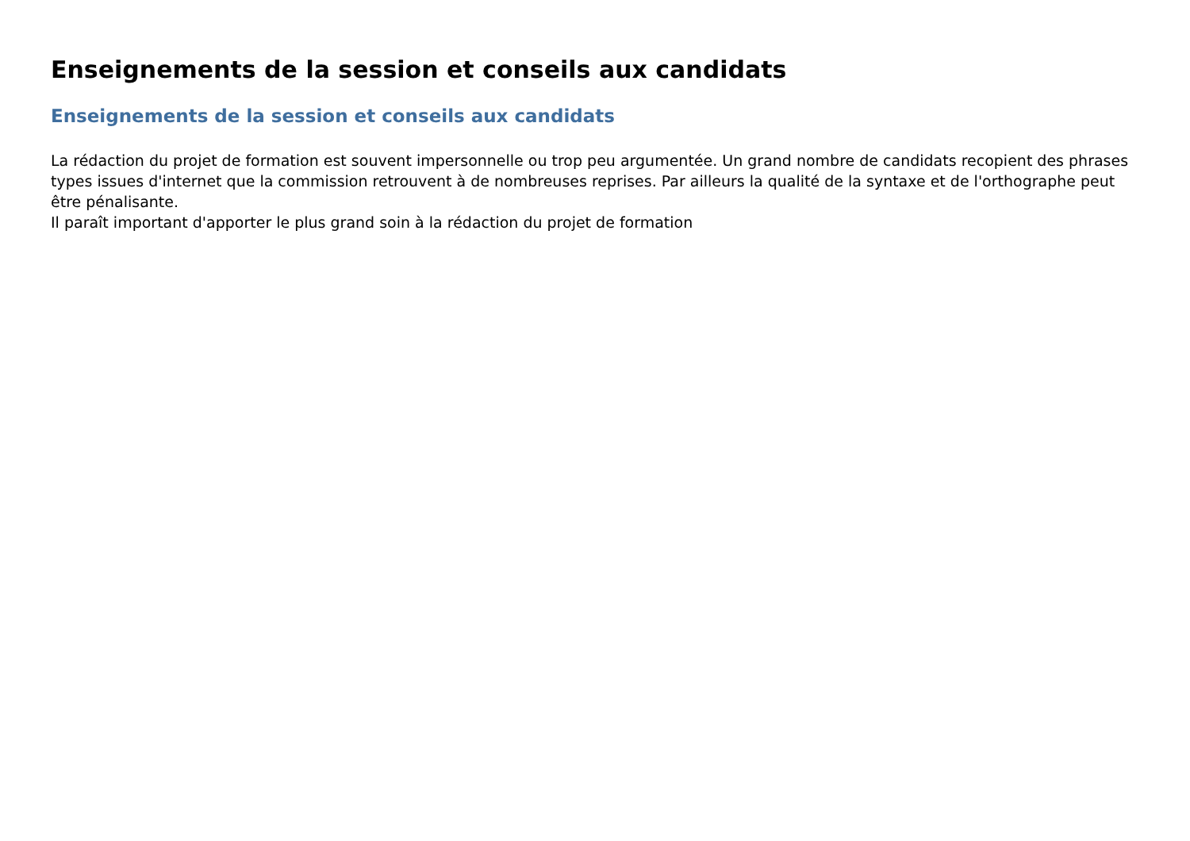Enseignements de la session et conseils aux candidats
Enseignements de la session et conseils aux candidats
La rédaction du projet de formation est souvent impersonnelle ou trop peu argumentée. Un grand nombre de candidats recopient des phrases
types issues d'internet que la commission retrouvent à de nombreuses reprises. Par ailleurs la qualité de la syntaxe et de l'orthographe peut être pénalisante.
Il paraît important d'apporter le plus grand soin à la rédaction du projet de formation